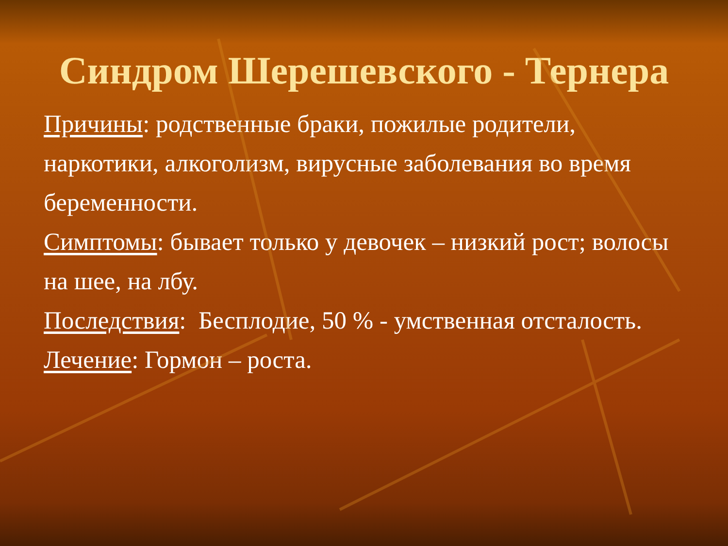Синдром Шерешевского - Тернера
Причины: родственные браки, пожилые родители, наркотики, алкоголизм, вирусные заболевания во время беременности.
Симптомы: бывает только у девочек – низкий рост; волосы на шее, на лбу.
Последствия: Бесплодие, 50 % - умственная отсталость.
Лечение: Гормон – роста.